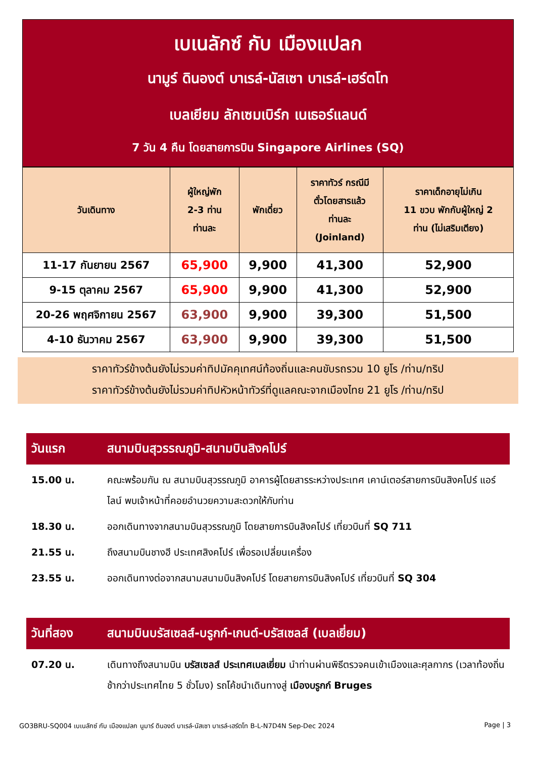เบเนลักซ์ กับ เมืองแปลก
นามูร์ ดินองต์ บาเรล์-นัสเซา บาเรล์-เฮร์ตโท
เบลเยียม ลักเซมเบิร์ก เนเธอร์แลนด์
7 วัน 4 คืน โดยสายการบิน Singapore Airlines (SQ)
| วันเดินทาง | ผู้ใหญ่พัก 2-3 ท่าน ท่านละ | พักเดี่ยว | ราคาทัวร์ กรณีมี ตั๋วโดยสารแล้ว ท่านละ (Joinland) | ราคาเด็กอายุไม่เกิน 11 ขวบ พักกับผู้ใหญ่ 2 ท่าน (ไม่เสริมเตียง) |
| --- | --- | --- | --- | --- |
| 11-17 กันยายน 2567 | 65,900 | 9,900 | 41,300 | 52,900 |
| 9-15 ตุลาคม 2567 | 65,900 | 9,900 | 41,300 | 52,900 |
| 20-26 พฤศจิกายน 2567 | 63,900 | 9,900 | 39,300 | 51,500 |
| 4-10 ธันวาคม 2567 | 63,900 | 9,900 | 39,300 | 51,500 |
ราคาทัวร์ข้างต้นยังไม่รวมค่าทิปมัคคุเทศน์ท้องถิ่นและคนขับรถรวม 10 ยูโร /ท่าน/ทริป
ราคาทัวร์ข้างต้นยังไม่รวมค่าทิปหัวหน้าทัวร์ที่ดูแลคณะจากเมืองไทย 21 ยูโร /ท่าน/ทริป
วันแรก สนามบินสุวรรณภูมิ-สนามบินสิงคโปร์
15.00 น. คณะพร้อมกัน ณ สนามบินสุวรรณภูมิ อาคารผู้โดยสารระหว่างประเทศ เคาน์เตอร์สายการบินสิงคโปร์ แอร์ไลน์ พบเจ้าหน้าที่คอยอำนวยความสะดวกให้กับท่าน
18.30 น. ออกเดินทางจากสนามบินสุวรรณภูมิ โดยสายการบินสิงคโปร์ เที่ยวบินที่ SQ 711
21.55 น. ถึงสนามบินชางฮี ประเทศสิงคโปร์ เพื่อรอเปลี่ยนเครื่อง
23.55 น. ออกเดินทางต่อจากสนามสนามบินสิงคโปร์ โดยสายการบินสิงคโปร์ เที่ยวบินที่ SQ 304
วันที่สอง สนามบินบรัสเซลส์-บรูกก์-เกนต์-บรัสเซลส์ (เบลเยี่ยม)
07.20 น. เดินทางถึงสนามบิน บรัสเซลส์ ประเทศเบลเยี่ยม นำท่านผ่านพิธีตรวจคนเข้าเมืองและศุลกากร (เวลาท้องถิ่นช้ากว่าประเทศไทย 5 ชั่วโมง) รถโค้ชนำเดินทางสู่ เมืองบรูกก์ Bruges
GO3BRU-SQ004 เบเนลักซ์ กับ เมืองแปลก นูมาร์ ดินองต์ บาเรล์-นัสเซา บาเรล์-เฮร์ตโท B-L-N7D4N Sep-Dec 2024 Page | 3